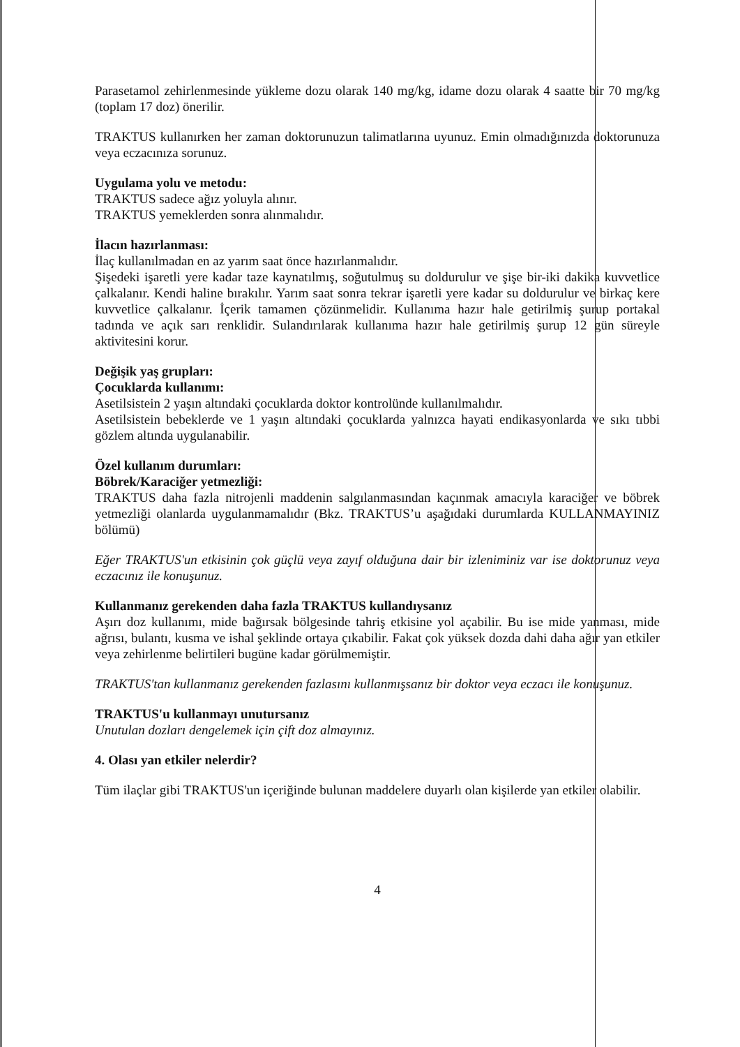Parasetamol zehirlenmesinde yükleme dozu olarak 140 mg/kg, idame dozu olarak 4 saatte bir 70 mg/kg (toplam 17 doz) önerilir.
TRAKTUS kullanırken her zaman doktorunuzun talimatlarına uyunuz. Emin olmadığınızda doktorunuza veya eczacınıza sorunuz.
Uygulama yolu ve metodu:
TRAKTUS sadece ağız yoluyla alınır.
TRAKTUS yemeklerden sonra alınmalıdır.
İlacın hazırlanması:
İlaç kullanılmadan en az yarım saat önce hazırlanmalıdır.
Şişedeki işaretli yere kadar taze kaynatılmış, soğutulmuş su doldurulur ve şişe bir-iki dakika kuvvetlice çalkalanır. Kendi haline bırakılır. Yarım saat sonra tekrar işaretli yere kadar su doldurulur ve birkaç kere kuvvetlice çalkalanır. İçerik tamamen çözünmelidir. Kullanıma hazır hale getirilmiş şurup portakal tadında ve açık sarı renklidir. Sulandırılarak kullanıma hazır hale getirilmiş şurup 12 gün süreyle aktivitesini korur.
Değişik yaş grupları:
Çocuklarda kullanımı:
Asetilsistein 2 yaşın altındaki çocuklarda doktor kontrolünde kullanılmalıdır.
Asetilsistein bebeklerde ve 1 yaşın altındaki çocuklarda yalnızca hayati endikasyonlarda ve sıkı tıbbi gözlem altında uygulanabilir.
Özel kullanım durumları:
Böbrek/Karaciğer yetmezliği:
TRAKTUS daha fazla nitrojenli maddenin salgılanmasından kaçınmak amacıyla karaciğer ve böbrek yetmezliği olanlarda uygulanmamalıdır (Bkz. TRAKTUS’u aşağıdaki durumlarda KULLANMAYINIZ bölümü)
Eğer TRAKTUS'un etkisinin çok güçlü veya zayıf olduğuna dair bir izleniminiz var ise doktorunuz veya eczacınız ile konuşunuz.
Kullanmanız gerekenden daha fazla TRAKTUS kullandıysanız
Aşırı doz kullanımı, mide bağırsak bölgesinde tahriş etkisine yol açabilir. Bu ise mide yanması, mide ağrısı, bulantı, kusma ve ishal şeklinde ortaya çıkabilir. Fakat çok yüksek dozda dahi daha ağır yan etkiler veya zehirlenme belirtileri bugüne kadar görülmemiştir.
TRAKTUS'tan kullanmanız gerekenden fazlasını kullanmışsanız bir doktor veya eczacı ile konuşunuz.
TRAKTUS'u kullanmayı unutursanız
Unutulan dozları dengelemek için çift doz almayınız.
4. Olası yan etkiler nelerdir?
Tüm ilaçlar gibi TRAKTUS'un içeriğinde bulunan maddelere duyarlı olan kişilerde yan etkiler olabilir.
4